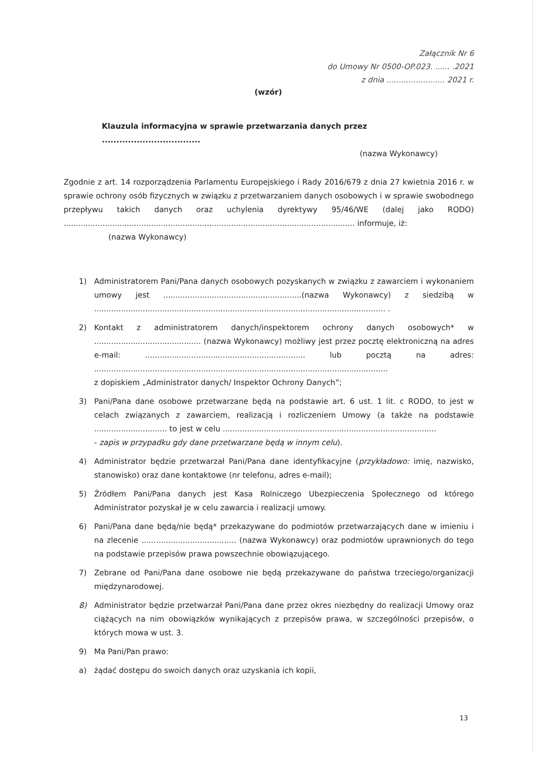Załącznik Nr 6
do Umowy Nr 0500-OP.023. ...... .2021
z dnia ........................ 2021 r.
(wzór)
Klauzula informacyjna w sprawie przetwarzania danych przez ..................................
(nazwa Wykonawcy)
Zgodnie z art. 14 rozporządzenia Parlamentu Europejskiego i Rady 2016/679 z dnia 27 kwietnia 2016 r. w sprawie ochrony osób fizycznych w związku z przetwarzaniem danych osobowych i w sprawie swobodnego przepływu takich danych oraz uchylenia dyrektywy 95/46/WE (dalej jako RODO) ........................................................................................................................ informuje, iż:
(nazwa Wykonawcy)
1) Administratorem Pani/Pana danych osobowych pozyskanych w związku z zawarciem i wykonaniem umowy jest .........................................................(nazwa Wykonawcy) z siedzibą w ........................................................................................................................ .
2) Kontakt z administratorem danych/inspektorem ochrony danych osobowych* w ............................................ (nazwa Wykonawcy) możliwy jest przez pocztę elektroniczną na adres e-mail: .................................................................. lub pocztą na adres: .........................................................................................................................
z dopiskiem „Administrator danych/ Inspektor Ochrony Danych”;
3) Pani/Pana dane osobowe przetwarzane będą na podstawie art. 6 ust. 1 lit. c RODO, to jest w celach związanych z zawarciem, realizacją i rozliczeniem Umowy (a także na podstawie .............................. to jest w celu ........................................................................................
- zapis w przypadku gdy dane przetwarzane będą w innym celu).
4) Administrator będzie przetwarzał Pani/Pana dane identyfikacyjne (przykładowo: imię, nazwisko, stanowisko) oraz dane kontaktowe (nr telefonu, adres e-mail);
5) Źródłem Pani/Pana danych jest Kasa Rolniczego Ubezpieczenia Społecznego od którego Administrator pozyskał je w celu zawarcia i realizacji umowy.
6) Pani/Pana dane będą/nie będą* przekazywane do podmiotów przetwarzających dane w imieniu i na zlecenie ....................................... (nazwa Wykonawcy) oraz podmiotów uprawnionych do tego na podstawie przepisów prawa powszechnie obowiązującego.
7) Zebrane od Pani/Pana dane osobowe nie będą przekazywane do państwa trzeciego/organizacji międzynarodowej.
8) Administrator będzie przetwarzał Pani/Pana dane przez okres niezbędny do realizacji Umowy oraz ciążących na nim obowiązków wynikających z przepisów prawa, w szczególności przepisów, o których mowa w ust. 3.
9) Ma Pani/Pan prawo:
a) żądać dostępu do swoich danych oraz uzyskania ich kopii,
13